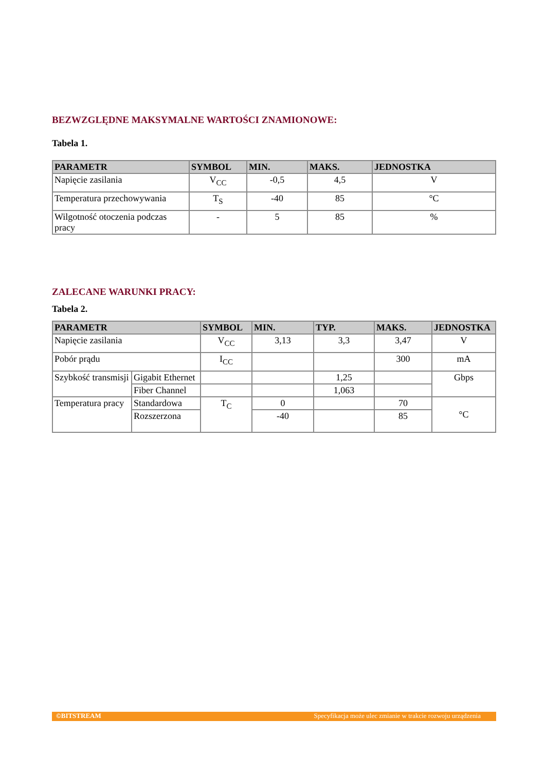BEZWZGLĘDNE MAKSYMALNE WARTOŚCI ZNAMIONOWE:
Tabela 1.
| PARAMETR | SYMBOL | MIN. | MAKS. | JEDNOSTKA |
| --- | --- | --- | --- | --- |
| Napięcie zasilania | V<sub>CC</sub> | -0,5 | 4,5 | V |
| Temperatura przechowywania | T<sub>S</sub> | -40 | 85 | °C |
| Wilgotność otoczenia podczas pracy | - | 5 | 85 | % |
ZALECANE WARUNKI PRACY:
Tabela 2.
| PARAMETR | | SYMBOL | MIN. | TYP. | MAKS. | JEDNOSTKA |
| --- | --- | --- | --- | --- | --- | --- |
| Napięcie zasilania | | V<sub>CC</sub> | 3,13 | 3,3 | 3,47 | V |
| Pobór prądu | | I<sub>CC</sub> | | | 300 | mA |
| Szybkość transmisji | Gigabit Ethernet | | | 1,25 | | Gbps |
| | Fiber Channel | | | 1,063 | | |
| Temperatura pracy | Standardowa | T<sub>C</sub> | 0 | | 70 | °C |
| | Rozszerzona | | -40 | | 85 | |
©BITSTREAM Specyfikacja może ulec zmianie w trakcie rozwoju urządzenia